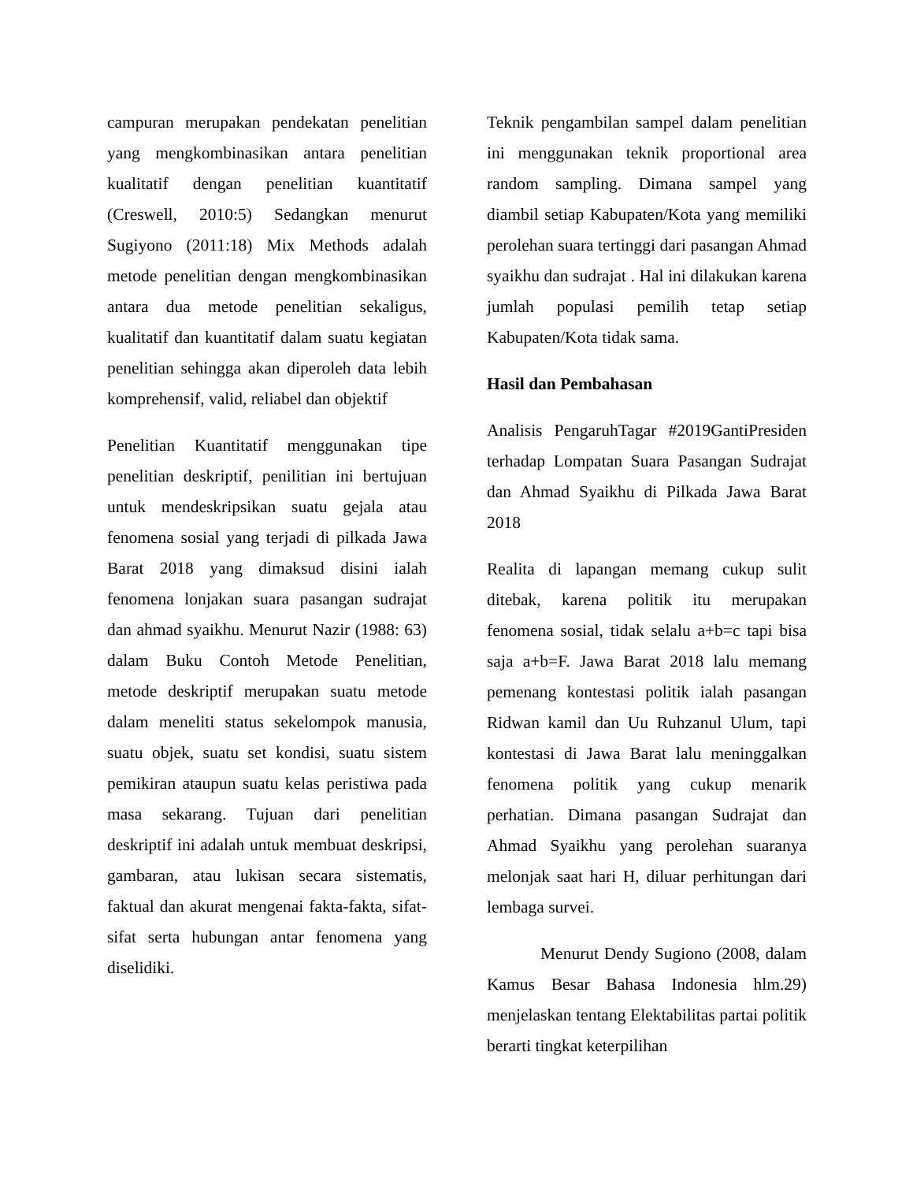campuran merupakan pendekatan penelitian yang mengkombinasikan antara penelitian kualitatif dengan penelitian kuantitatif (Creswell, 2010:5) Sedangkan menurut Sugiyono (2011:18) Mix Methods adalah metode penelitian dengan mengkombinasikan antara dua metode penelitian sekaligus, kualitatif dan kuantitatif dalam suatu kegiatan penelitian sehingga akan diperoleh data lebih komprehensif, valid, reliabel dan objektif
Penelitian Kuantitatif menggunakan tipe penelitian deskriptif, penilitian ini bertujuan untuk mendeskripsikan suatu gejala atau fenomena sosial yang terjadi di pilkada Jawa Barat 2018 yang dimaksud disini ialah fenomena lonjakan suara pasangan sudrajat dan ahmad syaikhu. Menurut Nazir (1988: 63) dalam Buku Contoh Metode Penelitian, metode deskriptif merupakan suatu metode dalam meneliti status sekelompok manusia, suatu objek, suatu set kondisi, suatu sistem pemikiran ataupun suatu kelas peristiwa pada masa sekarang. Tujuan dari penelitian deskriptif ini adalah untuk membuat deskripsi, gambaran, atau lukisan secara sistematis, faktual dan akurat mengenai fakta-fakta, sifat-sifat serta hubungan antar fenomena yang diselidiki.
Teknik pengambilan sampel dalam penelitian ini menggunakan teknik proportional area random sampling. Dimana sampel yang diambil setiap Kabupaten/Kota yang memiliki perolehan suara tertinggi dari pasangan Ahmad syaikhu dan sudrajat . Hal ini dilakukan karena jumlah populasi pemilih tetap setiap Kabupaten/Kota tidak sama.
Hasil dan Pembahasan
Analisis PengaruhTagar #2019GantiPresiden terhadap Lompatan Suara Pasangan Sudrajat dan Ahmad Syaikhu di Pilkada Jawa Barat 2018
Realita di lapangan memang cukup sulit ditebak, karena politik itu merupakan fenomena sosial, tidak selalu a+b=c tapi bisa saja a+b=F. Jawa Barat 2018 lalu memang pemenang kontestasi politik ialah pasangan Ridwan kamil dan Uu Ruhzanul Ulum, tapi kontestasi di Jawa Barat lalu meninggalkan fenomena politik yang cukup menarik perhatian. Dimana pasangan Sudrajat dan Ahmad Syaikhu yang perolehan suaranya melonjak saat hari H, diluar perhitungan dari lembaga survei.
Menurut Dendy Sugiono (2008, dalam Kamus Besar Bahasa Indonesia hlm.29) menjelaskan tentang Elektabilitas partai politik berarti tingkat keterpilihan